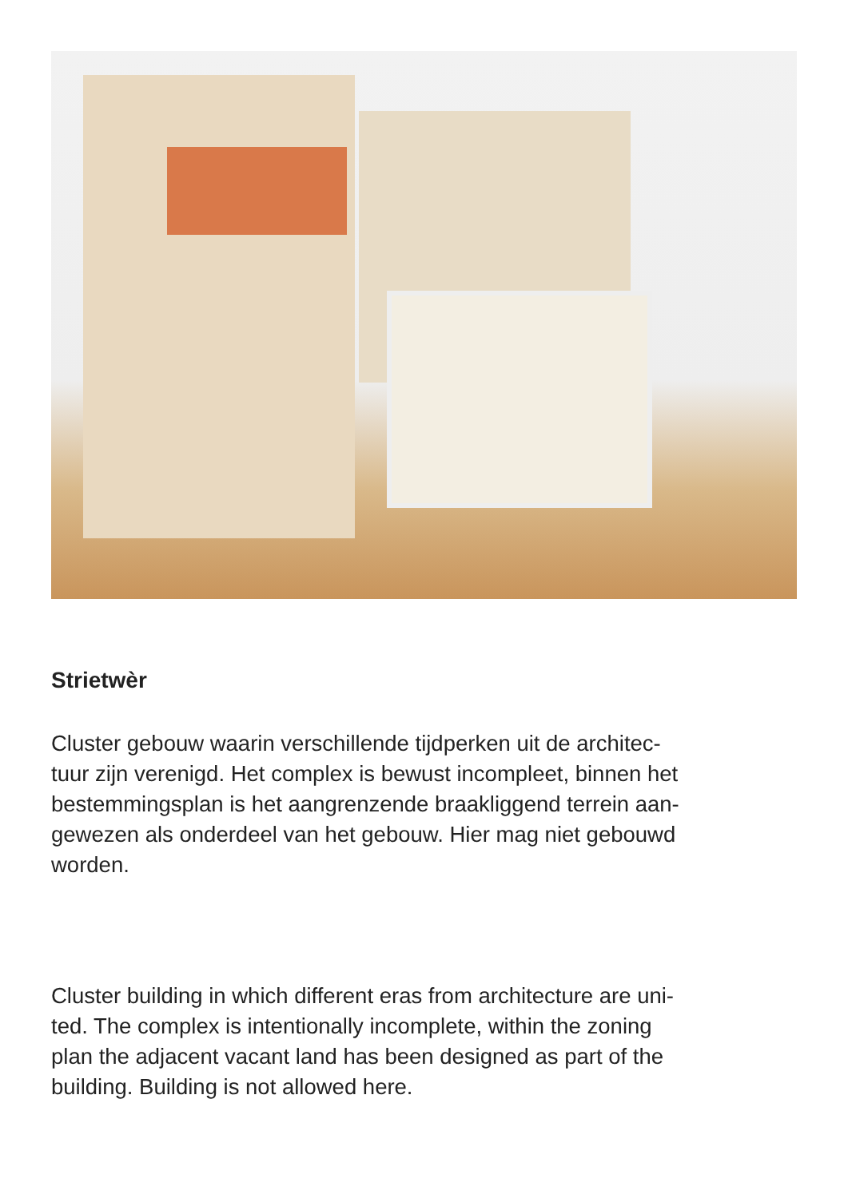Strietwèr
Cluster gebouw waarin verschillende tijdperken uit de architec-
tuur zijn verenigd. Het complex is bewust incompleet, binnen het
bestemmingsplan is het aangrenzende braakliggend terrein aan-
gewezen als onderdeel van het gebouw. Hier mag niet gebouwd
worden.
Cluster building in which different eras from architecture are uni-
ted. The complex is intentionally incomplete, within the zoning
plan the adjacent vacant land has been designed as part of the
building. Building is not allowed here.